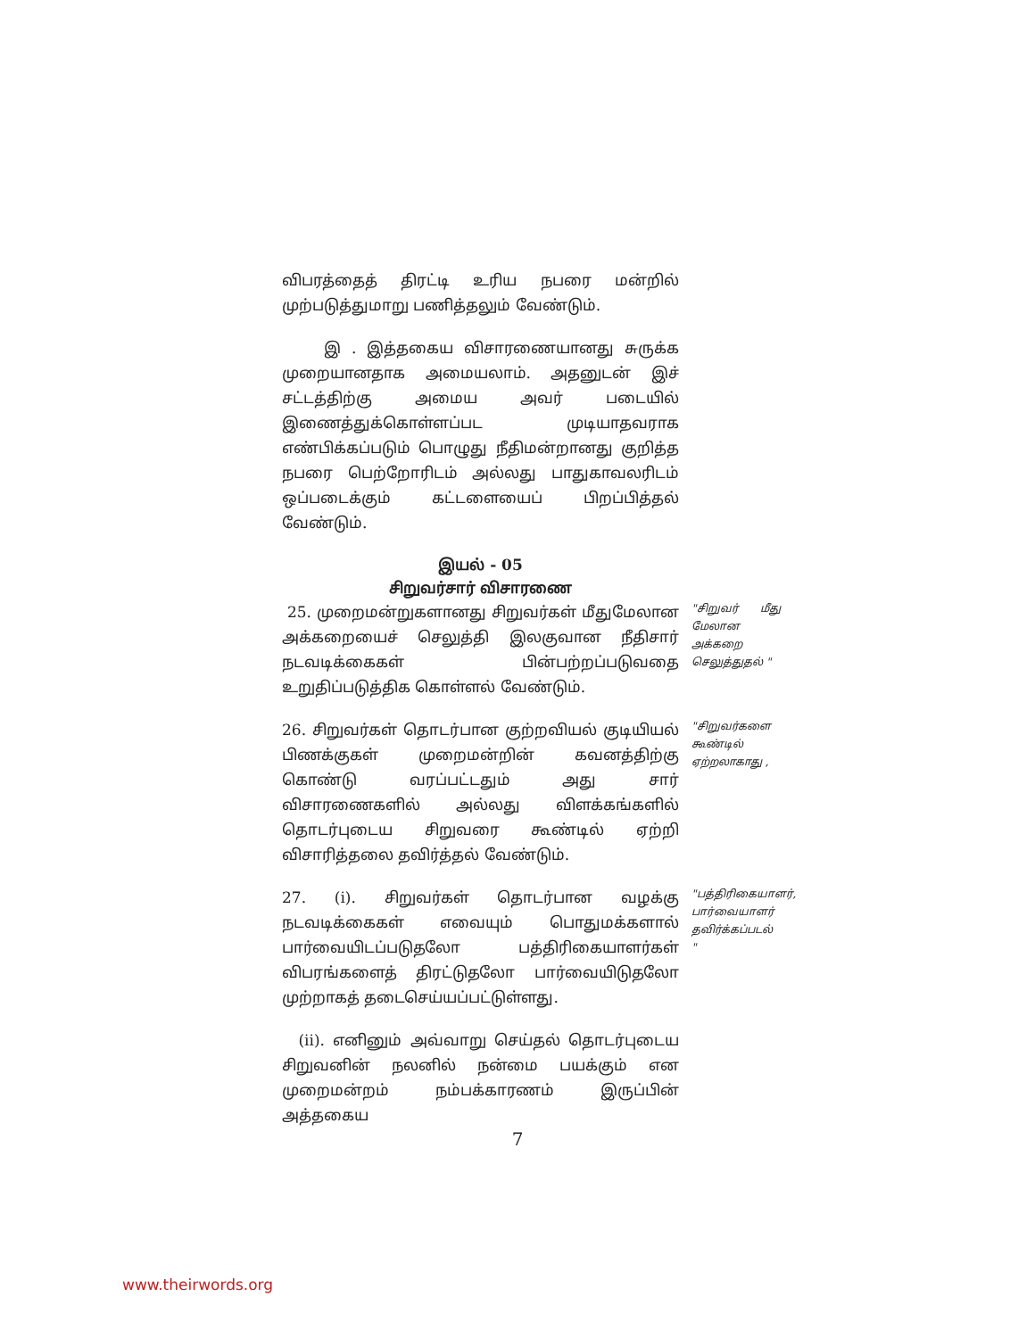விபரத்தைத் திரட்டி உரிய நபரை மன்றில் முற்படுத்துமாறு பணித்தலும் வேண்டும்.
இ . இத்தகைய விசாரணையானது சுருக்க முறையானதாக அமையலாம். அதனுடன் இச் சட்டத்திற்கு அமைய அவர் படையில் இணைத்துக்கொள்ளப்பட முடியாதவராக எண்பிக்கப்படும் பொழுது நீதிமன்றானது குறித்த நபரை பெற்றோரிடம் அல்லது பாதுகாவலரிடம் ஒப்படைக்கும் கட்டளையைப் பிறப்பித்தல் வேண்டும்.
இயல் - 05
சிறுவர்சார் விசாரணை
25. முறைமன்றுகளானது சிறுவர்கள் மீதுமேலான அக்கறையைச் செலுத்தி இலகுவான நீதிசார் நடவடிக்கைகள் பின்பற்றப்படுவதை உறுதிப்படுத்திக கொள்ளல் வேண்டும்.
"சிறுவர் மீது மேலான அக்கறை செலுத்துதல் "
26. சிறுவர்கள் தொடர்பான குற்றவியல் குடியியல் பிணக்குகள் முறைமன்றின் கவனத்திற்கு கொண்டு வரப்பட்டதும் அது சார் விசாரணைகளில் அல்லது விளக்கங்களில் தொடர்புடைய சிறுவரை கூண்டில் ஏற்றி விசாரித்தலை தவிர்த்தல் வேண்டும்.
"சிறுவர்களை கூண்டில் ஏற்றலாகாது ,
27. (i). சிறுவர்கள் தொடர்பான வழக்கு நடவடிக்கைகள் எவையும் பொதுமக்களால் பார்வையிடப்படுதலோ பத்திரிகையாளர்கள் விபரங்களைத் திரட்டுதலோ பார்வையிடுதலோ முற்றாகத் தடைசெய்யப்பட்டுள்ளது.
"பத்திரிகையாளர், பார்வையாளர் தவிர்க்கப்படல் "
(ii). எனினும் அவ்வாறு செய்தல் தொடர்புடைய சிறுவனின் நலனில் நன்மை பயக்கும் என முறைமன்றம் நம்பக்காரணம் இருப்பின் அத்தகைய
7
www.theirwords.org